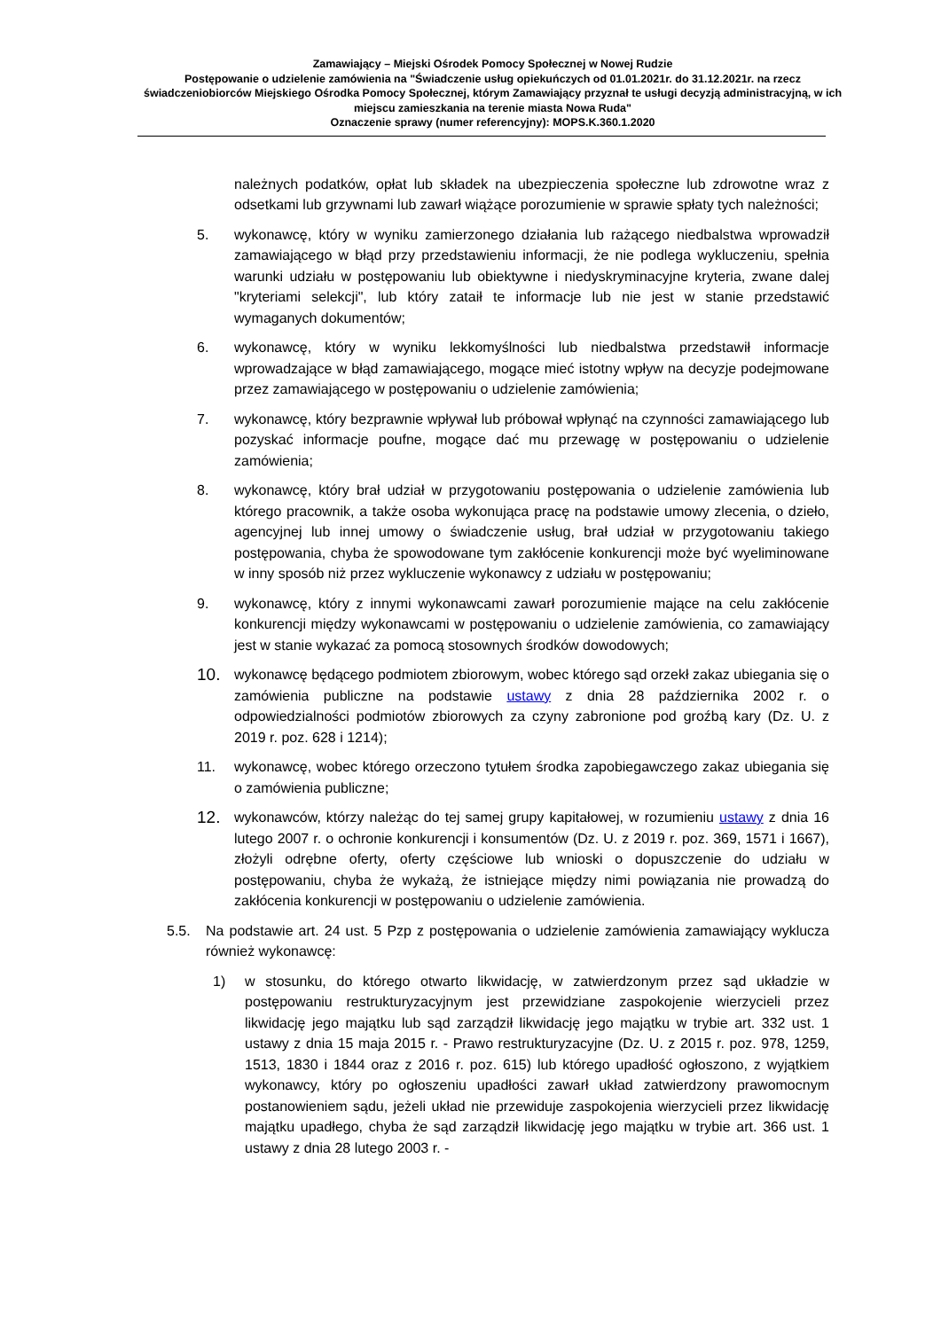Zamawiający – Miejski Ośrodek Pomocy Społecznej w Nowej Rudzie
Postępowanie o udzielenie zamówienia na "Świadczenie usług opiekuńczych od 01.01.2021r. do 31.12.2021r. na rzecz świadczeniobiorców Miejskiego Ośrodka Pomocy Społecznej, którym Zamawiający przyznał te usługi decyzją administracyjną, w ich miejscu zamieszkania na terenie miasta Nowa Ruda"
Oznaczenie sprawy (numer referencyjny): MOPS.K.360.1.2020
należnych podatków, opłat lub składek na ubezpieczenia społeczne lub zdrowotne wraz z odsetkami lub grzywnami lub zawarł wiążące porozumienie w sprawie spłaty tych należności;
5. wykonawcę, który w wyniku zamierzonego działania lub rażącego niedbalstwa wprowadził zamawiającego w błąd przy przedstawieniu informacji, że nie podlega wykluczeniu, spełnia warunki udziału w postępowaniu lub obiektywne i niedyskryminacyjne kryteria, zwane dalej "kryteriami selekcji", lub który zataił te informacje lub nie jest w stanie przedstawić wymaganych dokumentów;
6. wykonawcę, który w wyniku lekkomyślności lub niedbalstwa przedstawił informacje wprowadzające w błąd zamawiającego, mogące mieć istotny wpływ na decyzje podejmowane przez zamawiającego w postępowaniu o udzielenie zamówienia;
7. wykonawcę, który bezprawnie wpływał lub próbował wpłynąć na czynności zamawiającego lub pozyskać informacje poufne, mogące dać mu przewagę w postępowaniu o udzielenie zamówienia;
8. wykonawcę, który brał udział w przygotowaniu postępowania o udzielenie zamówienia lub którego pracownik, a także osoba wykonująca pracę na podstawie umowy zlecenia, o dzieło, agencyjnej lub innej umowy o świadczenie usług, brał udział w przygotowaniu takiego postępowania, chyba że spowodowane tym zakłócenie konkurencji może być wyeliminowane w inny sposób niż przez wykluczenie wykonawcy z udziału w postępowaniu;
9. wykonawcę, który z innymi wykonawcami zawarł porozumienie mające na celu zakłócenie konkurencji między wykonawcami w postępowaniu o udzielenie zamówienia, co zamawiający jest w stanie wykazać za pomocą stosownych środków dowodowych;
10.
wykonawcę będącego podmiotem zbiorowym, wobec którego sąd orzekł zakaz ubiegania się o zamówienia publiczne na podstawie ustawy z dnia 28 października 2002 r. o odpowiedzialności podmiotów zbiorowych za czyny zabronione pod groźbą kary (Dz. U. z 2019 r. poz. 628 i 1214);
11. wykonawcę, wobec którego orzeczono tytułem środka zapobiegawczego zakaz ubiegania się o zamówienia publiczne;
12.
wykonawców, którzy należąc do tej samej grupy kapitałowej, w rozumieniu ustawy z dnia 16 lutego 2007 r. o ochronie konkurencji i konsumentów (Dz. U. z 2019 r. poz. 369, 1571 i 1667), złożyli odrębne oferty, oferty częściowe lub wnioski o dopuszczenie do udziału w postępowaniu, chyba że wykażą, że istniejące między nimi powiązania nie prowadzą do zakłócenia konkurencji w postępowaniu o udzielenie zamówienia.
5.5. Na podstawie art. 24 ust. 5 Pzp z postępowania o udzielenie zamówienia zamawiający wyklucza również wykonawcę:
1) w stosunku, do którego otwarto likwidację, w zatwierdzonym przez sąd układzie w postępowaniu restrukturyzacyjnym jest przewidziane zaspokojenie wierzycieli przez likwidację jego majątku lub sąd zarządził likwidację jego majątku w trybie art. 332 ust. 1 ustawy z dnia 15 maja 2015 r. - Prawo restrukturyzacyjne (Dz. U. z 2015 r. poz. 978, 1259, 1513, 1830 i 1844 oraz z 2016 r. poz. 615) lub którego upadłość ogłoszono, z wyjątkiem wykonawcy, który po ogłoszeniu upadłości zawarł układ zatwierdzony prawomocnym postanowieniem sądu, jeżeli układ nie przewiduje zaspokojenia wierzycieli przez likwidację majątku upadłego, chyba że sąd zarządził likwidację jego majątku w trybie art. 366 ust. 1 ustawy z dnia 28 lutego 2003 r. -